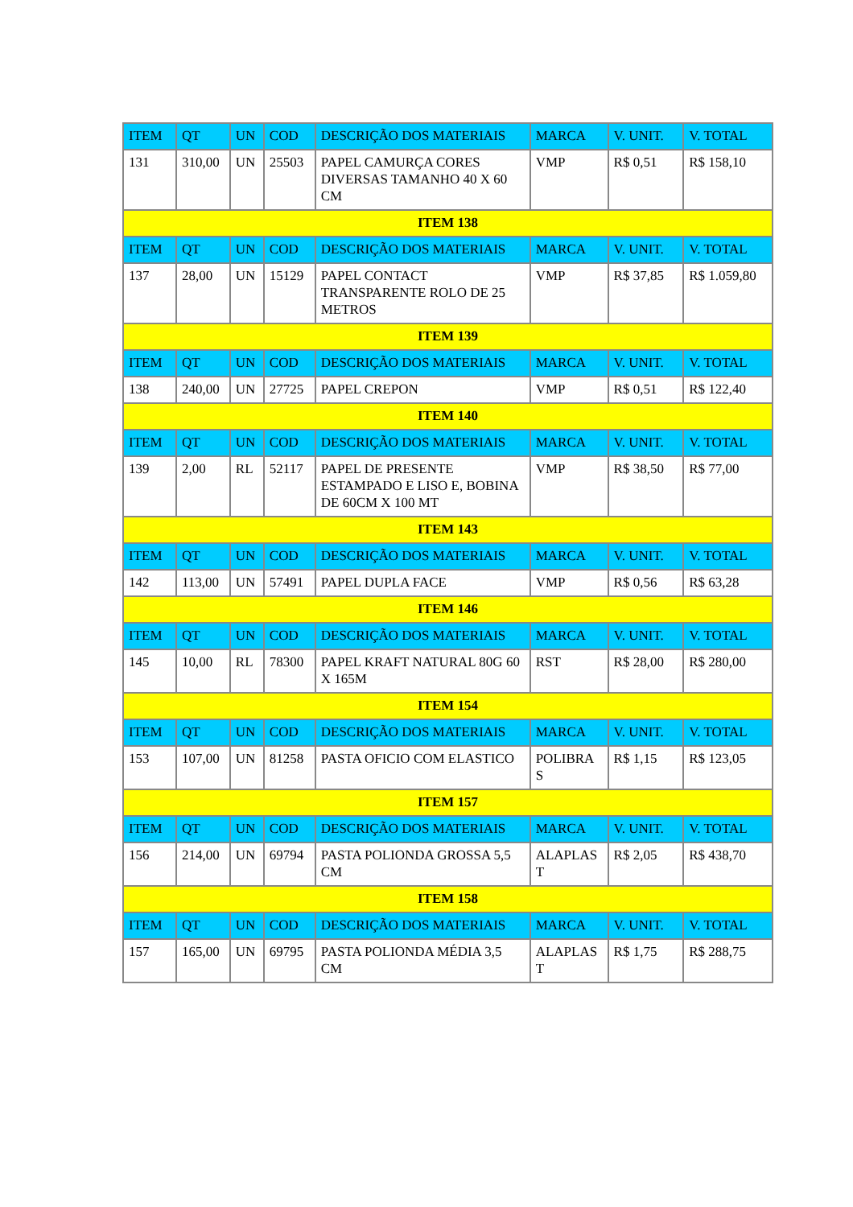| ITEM | QT | UN | COD | DESCRIÇÃO DOS MATERIAIS | MARCA | V. UNIT. | V. TOTAL |
| --- | --- | --- | --- | --- | --- | --- | --- |
| 131 | 310,00 | UN | 25503 | PAPEL CAMURÇA CORES DIVERSAS TAMANHO 40 X 60 CM | VMP | R$ 0,51 | R$ 158,10 |
| ITEM 138 | | | | | | | |
| ITEM | QT | UN | COD | DESCRIÇÃO DOS MATERIAIS | MARCA | V. UNIT. | V. TOTAL |
| 137 | 28,00 | UN | 15129 | PAPEL CONTACT TRANSPARENTE ROLO DE 25 METROS | VMP | R$ 37,85 | R$ 1.059,80 |
| ITEM 139 | | | | | | | |
| ITEM | QT | UN | COD | DESCRIÇÃO DOS MATERIAIS | MARCA | V. UNIT. | V. TOTAL |
| 138 | 240,00 | UN | 27725 | PAPEL CREPON | VMP | R$ 0,51 | R$ 122,40 |
| ITEM 140 | | | | | | | |
| ITEM | QT | UN | COD | DESCRIÇÃO DOS MATERIAIS | MARCA | V. UNIT. | V. TOTAL |
| 139 | 2,00 | RL | 52117 | PAPEL DE PRESENTE ESTAMPADO E LISO E, BOBINA DE 60CM X 100 MT | VMP | R$ 38,50 | R$ 77,00 |
| ITEM 143 | | | | | | | |
| ITEM | QT | UN | COD | DESCRIÇÃO DOS MATERIAIS | MARCA | V. UNIT. | V. TOTAL |
| 142 | 113,00 | UN | 57491 | PAPEL DUPLA FACE | VMP | R$ 0,56 | R$ 63,28 |
| ITEM 146 | | | | | | | |
| ITEM | QT | UN | COD | DESCRIÇÃO DOS MATERIAIS | MARCA | V. UNIT. | V. TOTAL |
| 145 | 10,00 | RL | 78300 | PAPEL KRAFT NATURAL 80G 60 X 165M | RST | R$ 28,00 | R$ 280,00 |
| ITEM 154 | | | | | | | |
| ITEM | QT | UN | COD | DESCRIÇÃO DOS MATERIAIS | MARCA | V. UNIT. | V. TOTAL |
| 153 | 107,00 | UN | 81258 | PASTA OFICIO COM ELASTICO | POLIBRA S | R$ 1,15 | R$ 123,05 |
| ITEM 157 | | | | | | | |
| ITEM | QT | UN | COD | DESCRIÇÃO DOS MATERIAIS | MARCA | V. UNIT. | V. TOTAL |
| 156 | 214,00 | UN | 69794 | PASTA POLIONDA GROSSA 5,5 CM | ALAPLAS T | R$ 2,05 | R$ 438,70 |
| ITEM 158 | | | | | | | |
| ITEM | QT | UN | COD | DESCRIÇÃO DOS MATERIAIS | MARCA | V. UNIT. | V. TOTAL |
| 157 | 165,00 | UN | 69795 | PASTA POLIONDA MÉDIA 3,5 CM | ALAPLAS T | R$ 1,75 | R$ 288,75 |